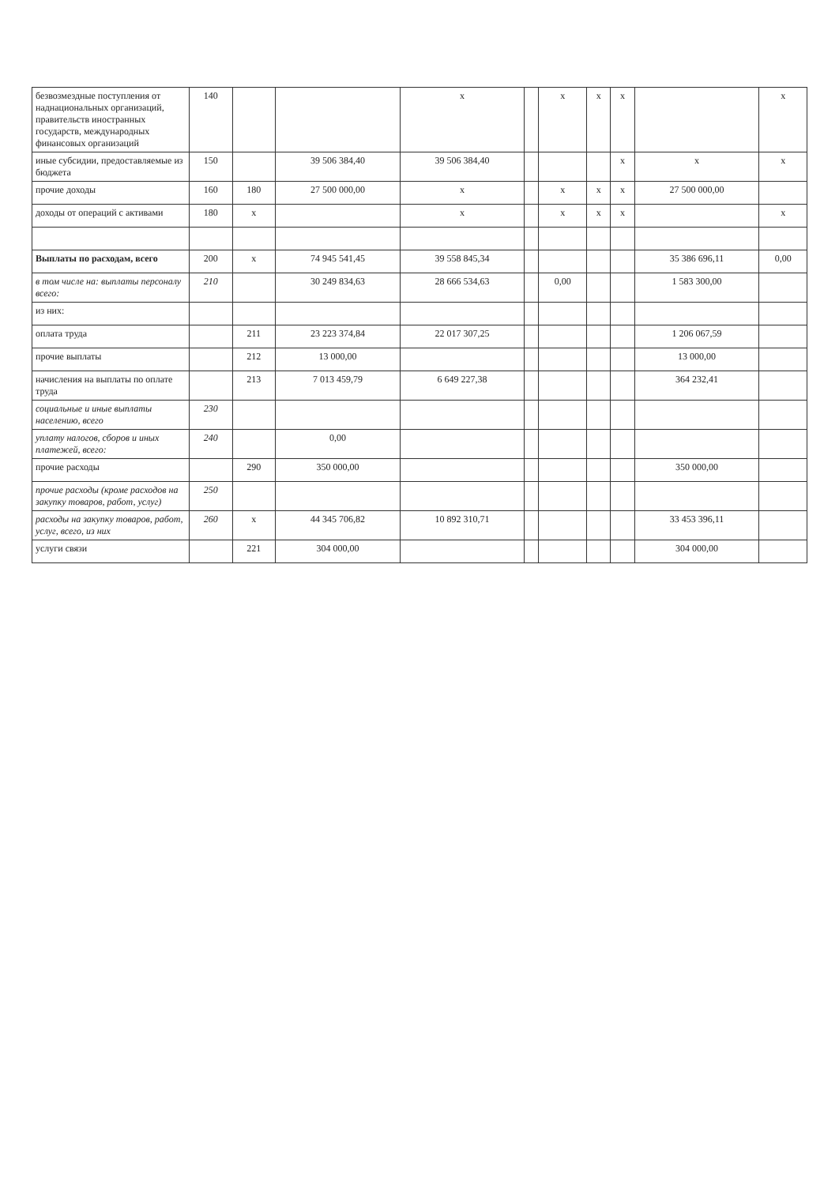| безвозмездные поступления от наднациональных организаций, правительств иностранных государств, международных финансовых организаций | 140 | | | х | | х | х | х | | х |
| иные субсидии, предоставляемые из бюджета | 150 | | 39 506 384,40 | 39 506 384,40 | | | | х | х | х |
| прочие доходы | 160 | 180 | 27 500 000,00 | х | | х | х | х | 27 500 000,00 | |
| доходы от операций с активами | 180 | х | | х | | х | х | х | | х |
| Выплаты по расходам, всего | 200 | х | 74 945 541,45 | 39 558 845,34 | | | | | 35 386 696,11 | 0,00 |
| в том числе на: выплаты персоналу всего: | 210 | | 30 249 834,63 | 28 666 534,63 | | 0,00 | | | 1 583 300,00 | |
| из них: | | | | | | | | | | |
| оплата труда | | 211 | 23 223 374,84 | 22 017 307,25 | | | | | 1 206 067,59 | |
| прочие выплаты | | 212 | 13 000,00 | | | | | | 13 000,00 | |
| начисления на выплаты по оплате труда | | 213 | 7 013 459,79 | 6 649 227,38 | | | | | 364 232,41 | |
| социальные и иные выплаты населению, всего | 230 | | | | | | | | | |
| уплату налогов, сборов и иных платежей, всего: | 240 | | 0,00 | | | | | | | |
| прочие расходы | | 290 | 350 000,00 | | | | | | 350 000,00 | |
| прочие расходы (кроме расходов на закупку товаров, работ, услуг) | 250 | | | | | | | | | |
| расходы на закупку товаров, работ, услуг, всего, из них | 260 | х | 44 345 706,82 | 10 892 310,71 | | | | | 33 453 396,11 | |
| услуги связи | | 221 | 304 000,00 | | | | | | 304 000,00 | |